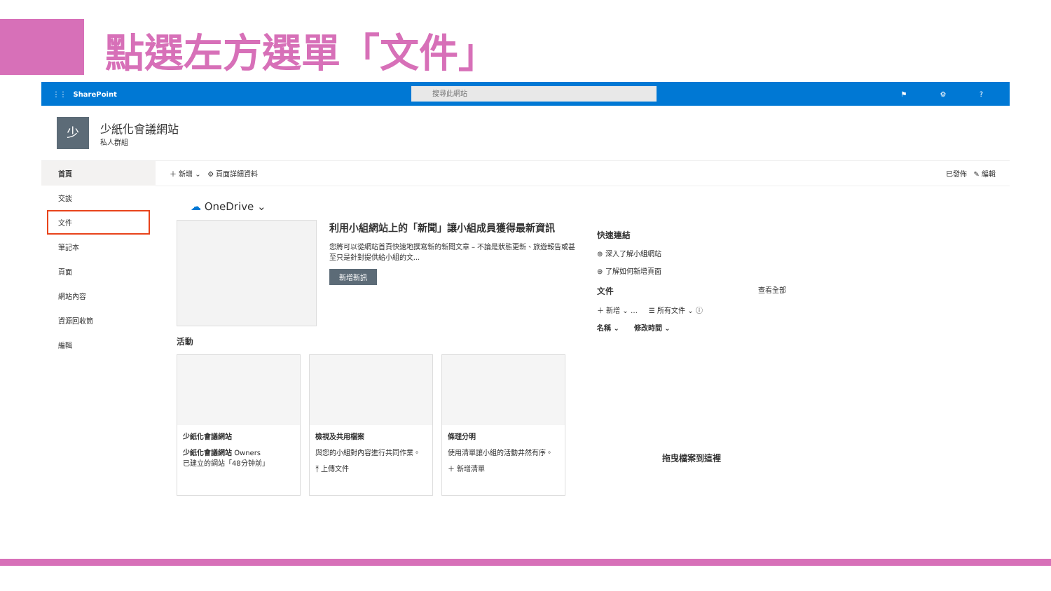點選左方選單「文件」
⋮⋮ SharePoint
搜尋此網站
⚑ ⚙ ?
少
少紙化會議網站
私人群組
首頁
交談
文件
筆記本
頁面
網站內容
資源回收筒
編輯
＋ 新增 ⌄ ⚙ 頁面詳細資料 已發佈 ✎ 編輯
☁ OneDrive ⌄
利用小組網站上的「新聞」讓小組成員獲得最新資訊
您將可以從網站首頁快速地撰寫新的新聞文章 – 不論是狀態更新、旅遊報告或甚至只是針對提供給小組的文...
新增新訊
活動
少紙化會議網站
少紙化會議網站 Owners
已建立的網站「48分钟前」
檢視及共用檔案
與您的小組對內容進行共同作業。
⤒ 上傳文件
條理分明
使用清單讓小組的活動井然有序。
＋ 新增清單
快速連結
⊕ 深入了解小組網站
⊕ 了解如何新增頁面
文件 查看全部
＋ 新增 ⌄ … ☰ 所有文件 ⌄ ⓘ
名稱 ⌄ 修改時間 ⌄
拖曳檔案到這裡